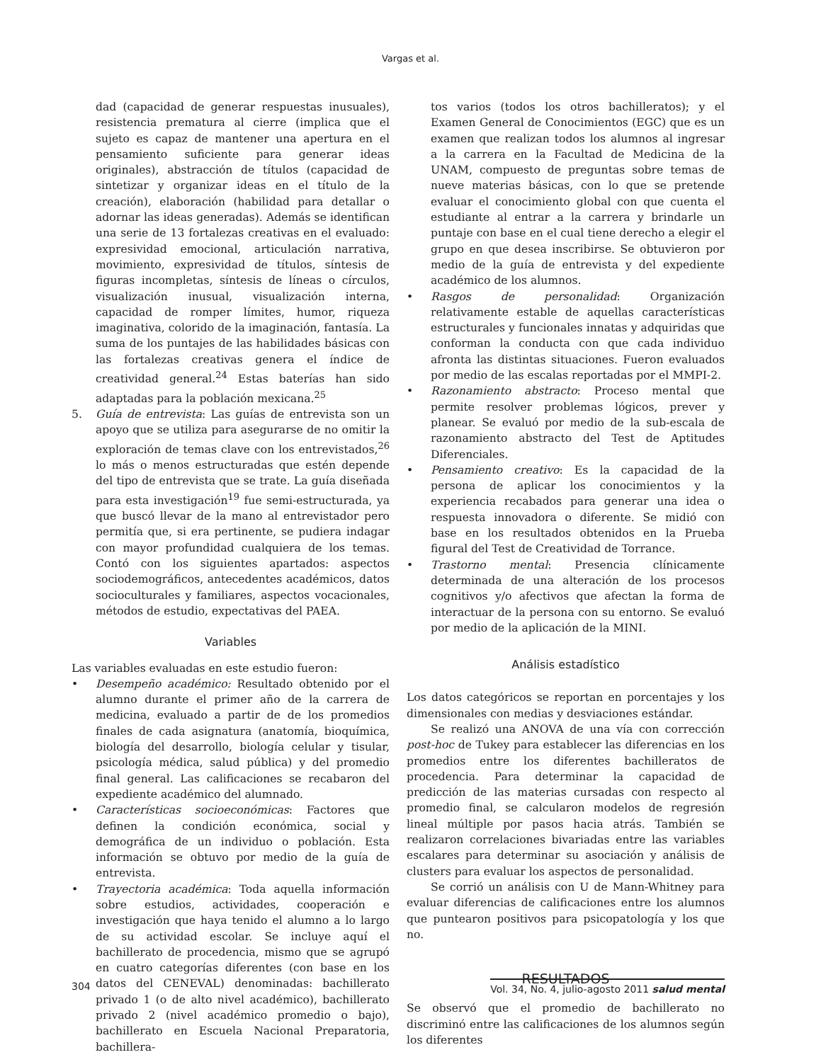Vargas et al.
dad (capacidad de generar respuestas inusuales), resistencia prematura al cierre (implica que el sujeto es capaz de mantener una apertura en el pensamiento suficiente para generar ideas originales), abstracción de títulos (capacidad de sintetizar y organizar ideas en el título de la creación), elaboración (habilidad para detallar o adornar las ideas generadas). Además se identifican una serie de 13 fortalezas creativas en el evaluado: expresividad emocional, articulación narrativa, movimiento, expresividad de títulos, síntesis de figuras incompletas, síntesis de líneas o círculos, visualización inusual, visualización interna, capacidad de romper límites, humor, riqueza imaginativa, colorido de la imaginación, fantasía. La suma de los puntajes de las habilidades básicas con las fortalezas creativas genera el índice de creatividad general.<sup>24</sup> Estas baterías han sido adaptadas para la población mexicana.<sup>25</sup>
5. Guía de entrevista: Las guías de entrevista son un apoyo que se utiliza para asegurarse de no omitir la exploración de temas clave con los entrevistados,<sup>26</sup> lo más o menos estructuradas que estén depende del tipo de entrevista que se trate. La guía diseñada para esta investigación<sup>19</sup> fue semi-estructurada, ya que buscó llevar de la mano al entrevistador pero permitía que, si era pertinente, se pudiera indagar con mayor profundidad cualquiera de los temas. Contó con los siguientes apartados: aspectos sociodemográficos, antecedentes académicos, datos socioculturales y familiares, aspectos vocacionales, métodos de estudio, expectativas del PAEA.
Variables
Las variables evaluadas en este estudio fueron:
• Desempeño académico: Resultado obtenido por el alumno durante el primer año de la carrera de medicina, evaluado a partir de de los promedios finales de cada asignatura (anatomía, bioquímica, biología del desarrollo, biología celular y tisular, psicología médica, salud pública) y del promedio final general. Las calificaciones se recabaron del expediente académico del alumnado.
• Características socioeconómicas: Factores que definen la condición económica, social y demográfica de un individuo o población. Esta información se obtuvo por medio de la guía de entrevista.
• Trayectoria académica: Toda aquella información sobre estudios, actividades, cooperación e investigación que haya tenido el alumno a lo largo de su actividad escolar. Se incluye aquí el bachillerato de procedencia, mismo que se agrupó en cuatro categorías diferentes (con base en los datos del CENEVAL) denominadas: bachillerato privado 1 (o de alto nivel académico), bachillerato privado 2 (nivel académico promedio o bajo), bachillerato en Escuela Nacional Preparatoria, bachillera-
tos varios (todos los otros bachilleratos); y el Examen General de Conocimientos (EGC) que es un examen que realizan todos los alumnos al ingresar a la carrera en la Facultad de Medicina de la UNAM, compuesto de preguntas sobre temas de nueve materias básicas, con lo que se pretende evaluar el conocimiento global con que cuenta el estudiante al entrar a la carrera y brindarle un puntaje con base en el cual tiene derecho a elegir el grupo en que desea inscribirse. Se obtuvieron por medio de la guía de entrevista y del expediente académico de los alumnos.
• Rasgos de personalidad: Organización relativamente estable de aquellas características estructurales y funcionales innatas y adquiridas que conforman la conducta con que cada individuo afronta las distintas situaciones. Fueron evaluados por medio de las escalas reportadas por el MMPI-2.
• Razonamiento abstracto: Proceso mental que permite resolver problemas lógicos, prever y planear. Se evaluó por medio de la sub-escala de razonamiento abstracto del Test de Aptitudes Diferenciales.
• Pensamiento creativo: Es la capacidad de la persona de aplicar los conocimientos y la experiencia recabados para generar una idea o respuesta innovadora o diferente. Se midió con base en los resultados obtenidos en la Prueba figural del Test de Creatividad de Torrance.
• Trastorno mental: Presencia clínicamente determinada de una alteración de los procesos cognitivos y/o afectivos que afectan la forma de interactuar de la persona con su entorno. Se evaluó por medio de la aplicación de la MINI.
Análisis estadístico
Los datos categóricos se reportan en porcentajes y los dimensionales con medias y desviaciones estándar.
Se realizó una ANOVA de una vía con corrección post-hoc de Tukey para establecer las diferencias en los promedios entre los diferentes bachilleratos de procedencia. Para determinar la capacidad de predicción de las materias cursadas con respecto al promedio final, se calcularon modelos de regresión lineal múltiple por pasos hacia atrás. También se realizaron correlaciones bivariadas entre las variables escalares para determinar su asociación y análisis de clusters para evaluar los aspectos de personalidad.
Se corrió un análisis con U de Mann-Whitney para evaluar diferencias de calificaciones entre los alumnos que puntearon positivos para psicopatología y los que no.
RESULTADOS
Se observó que el promedio de bachillerato no discriminó entre las calificaciones de los alumnos según los diferentes
304 Vol. 34, No. 4, julio-agosto 2011 salud mental